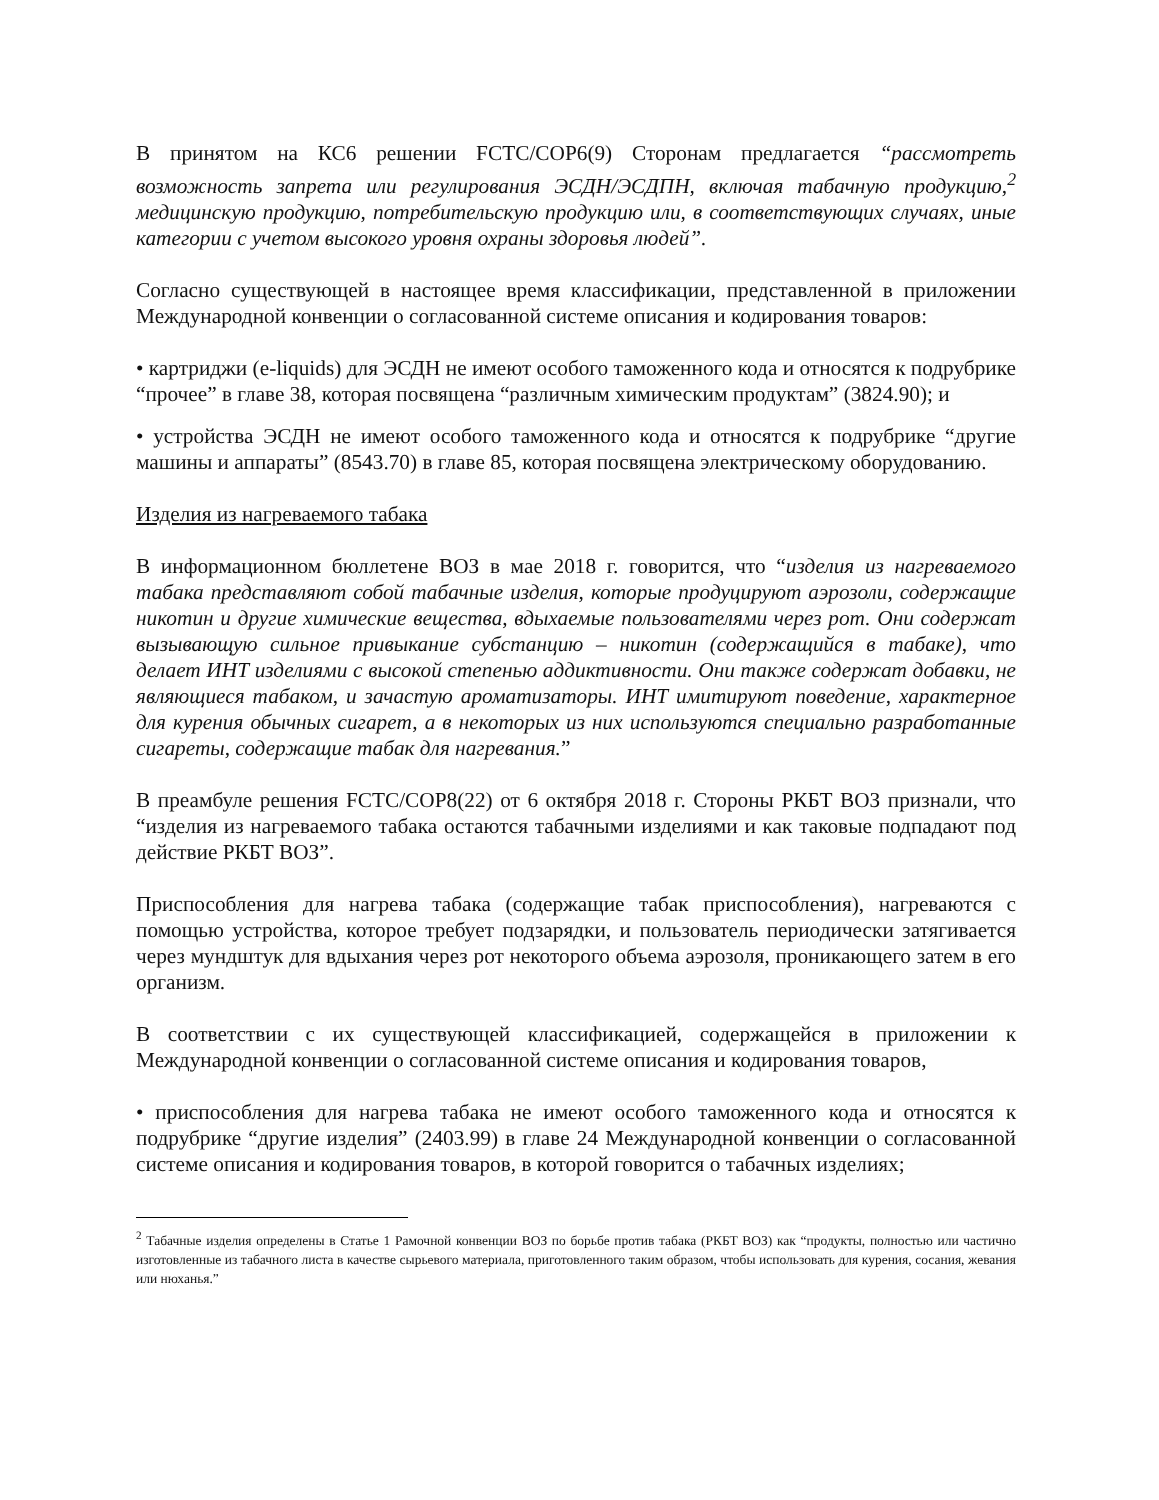В принятом на КС6 решении FCTC/COP6(9) Сторонам предлагается “рассмотреть возможность запрета или регулирования ЭСДН/ЭСДПН, включая табачную продукцию,<sup>2</sup> медицинскую продукцию, потребительскую продукцию или, в соответствующих случаях, иные категории с учетом высокого уровня охраны здоровья людей”.
Согласно существующей в настоящее время классификации, представленной в приложении Международной конвенции о согласованной системе описания и кодирования товаров:
• картриджи (e-liquids) для ЭСДН не имеют особого таможенного кода и относятся к подрубрике “прочее” в главе 38, которая посвящена “различным химическим продуктам” (3824.90); и
• устройства ЭСДН не имеют особого таможенного кода и относятся к подрубрике “другие машины и аппараты” (8543.70) в главе 85, которая посвящена электрическому оборудованию.
Изделия из нагреваемого табака
В информационном бюллетене ВОЗ в мае 2018 г. говорится, что “изделия из нагреваемого табака представляют собой табачные изделия, которые продуцируют аэрозоли, содержащие никотин и другие химические вещества, вдыхаемые пользователями через рот. Они содержат вызывающую сильное привыкание субстанцию – никотин (содержащийся в табаке), что делает ИНТ изделиями с высокой степенью аддиктивности. Они также содержат добавки, не являющиеся табаком, и зачастую ароматизаторы. ИНТ имитируют поведение, характерное для курения обычных сигарет, а в некоторых из них используются специально разработанные сигареты, содержащие табак для нагревания.”
В преамбуле решения FCTC/COP8(22) от 6 октября 2018 г. Стороны РКБТ ВОЗ признали, что “изделия из нагреваемого табака остаются табачными изделиями и как таковые подпадают под действие РКБТ ВОЗ”.
Приспособления для нагрева табака (содержащие табак приспособления), нагреваются с помощью устройства, которое требует подзарядки, и пользователь периодически затягивается через мундштук для вдыхания через рот некоторого объема аэрозоля, проникающего затем в его организм.
В соответствии с их существующей классификацией, содержащейся в приложении к Международной конвенции о согласованной системе описания и кодирования товаров,
• приспособления для нагрева табака не имеют особого таможенного кода и относятся к подрубрике “другие изделия” (2403.99) в главе 24 Международной конвенции о согласованной системе описания и кодирования товаров, в которой говорится о табачных изделиях;
<sup>2</sup> Табачные изделия определены в Статье 1 Рамочной конвенции ВОЗ по борьбе против табака (РКБТ ВОЗ) как “продукты, полностью или частично изготовленные из табачного листа в качестве сырьевого материала, приготовленного таким образом, чтобы использовать для курения, сосания, жевания или нюханья.”